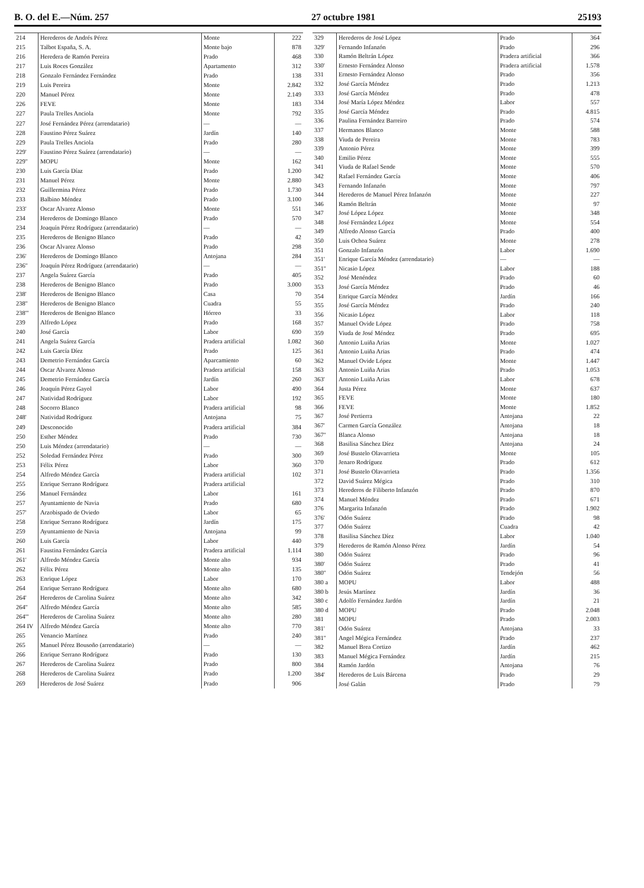B. O. del E.—Núm. 257 27 octubre 1981 25193
| 214 | Herederos de Andrés Pérez | Monte | 222 |
| 215 | Talbot España, S. A. | Monte bajo | 878 |
| 216 | Heredera de Ramón Pereira | Prado | 468 |
| 217 | Luis Roces González | Apartamento | 312 |
| 218 | Gonzalo Fernández Fernández | Prado | 138 |
| 219 | Luis Pereira | Monte | 2.842 |
| 220 | Manuel Pérez | Monte | 2.149 |
| 226 | FEVE | Monte | 183 |
| 227 | Paula Trelles Anciola | Monte | 792 |
| 227 | José Fernández Pérez (arrendatario) | — | — |
| 228 | Faustino Pérez Suárez | Jardín | 140 |
| 229 | Paula Trelles Anciola | Prado | 280 |
| 229' | Faustino Pérez Suárez (arrendatario) | — | — |
| 229'' | MOPU | Monte | 162 |
| 230 | Luis García Díaz | Prado | 1.200 |
| 231 | Manuel Pérez | Monte | 2.880 |
| 232 | Guillermina Pérez | Prado | 1.730 |
| 233 | Balbino Méndez | Prado | 3.100 |
| 233' | Oscar Alvarez Alonso | Monte | 551 |
| 234 | Herederos de Domingo Blanco | Prado | 570 |
| 234 | Joaquín Pérez Rodríguez (arrendatario) | — | — |
| 235 | Herederos de Benigno Blanco | Prado | 42 |
| 236 | Oscar Alvarez Alonso | Prado | 298 |
| 236' | Herederos de Domingo Blanco | Antojana | 284 |
| 236'' | Joaquín Pérez Rodríguez (arrendatario) | — | — |
| 237 | Angela Suárez García | Prado | 405 |
| 238 | Herederos de Benigno Blanco | Prado | 3.000 |
| 238' | Herederos de Benigno Blanco | Casa | 70 |
| 238'' | Herederos de Benigno Blanco | Cuadra | 55 |
| 238''' | Herederos de Benigno Blanco | Hórreo | 33 |
| 239 | Alfredo López | Prado | 168 |
| 240 | José García | Labor | 690 |
| 241 | Angela Suárez García | Pradera artificial | 1.082 |
| 242 | Luis García Díez | Prado | 125 |
| 243 | Demetrio Fernández García | Aparcamiento | 60 |
| 244 | Oscar Alvarez Alonso | Pradera artificial | 158 |
| 245 | Demetrio Fernández García | Jardín | 260 |
| 246 | Joaquín Pérez Gayol | Labor | 490 |
| 247 | Natividad Rodríguez | Labor | 192 |
| 248 | Socorro Blanco | Pradera artificial | 98 |
| 248' | Natividad Rodríguez | Antojana | 75 |
| 249 | Desconocido | Pradera artificial | 384 |
| 250 | Esther Méndez | Prado | 730 |
| 250 | Luis Méndez (arrendatario) | — | — |
| 252 | Soledad Fernández Pérez | Prado | 300 |
| 253 | Félix Pérez | Labor | 360 |
| 254 | Alfredo Méndez García | Pradera artificial | 102 |
| 255 | Enrique Serrano Rodríguez | Pradera artificial | |
| 256 | Manuel Fernández | Labor | 161 |
| 257 | Ayuntamiento de Navia | Prado | 680 |
| 257' | Arzobispado de Oviedo | Labor | 65 |
| 258 | Enrique Serrano Rodríguez | Jardín | 175 |
| 259 | Ayuntamiento de Navia | Antojana | 99 |
| 260 | Luis García | Labor | 440 |
| 261 | Faustina Fernández García | Pradera artificial | 1.114 |
| 261' | Alfredo Méndez García | Monte alto | 934 |
| 262 | Félix Pérez | Monte alto | 135 |
| 263 | Enrique López | Labor | 170 |
| 264 | Enrique Serrano Rodríguez | Monte alto | 680 |
| 264' | Herederos de Carolina Suárez | Monte alto | 342 |
| 264'' | Alfredo Méndez García | Monte alto | 585 |
| 264''' | Herederos de Carolina Suárez | Monte alto | 280 |
| 264 IV | Alfredo Méndez García | Monte alto | 770 |
| 265 | Venancio Martínez | Prado | 240 |
| 265 | Manuel Pérez Bousoño (arrendatario) | — | — |
| 266 | Enrique Serrano Rodríguez | Prado | 130 |
| 267 | Herederos de Carolina Suárez | Prado | 800 |
| 268 | Herederos de Carolina Suárez | Prado | 1.200 |
| 269 | Herederos de José Suárez | Prado | 906 |
| 329 | Herederos de José López | Prado | 364 |
| 329' | Fernando Infanzón | Prado | 296 |
| 330 | Ramón Beltrán López | Pradera artificial | 366 |
| 330' | Ernesto Fernández Alonso | Pradera artificial | 1.578 |
| 331 | Ernesto Fernández Alonso | Prado | 356 |
| 332 | José García Méndez | Prado | 1.213 |
| 333 | José García Méndez | Prado | 478 |
| 334 | José María López Méndez | Labor | 557 |
| 335 | José García Méndez | Prado | 4.815 |
| 336 | Paulina Fernández Barreiro | Prado | 574 |
| 337 | Hermanos Blanco | Monte | 588 |
| 338 | Viuda de Pereira | Monte | 783 |
| 339 | Antonio Pérez | Monte | 399 |
| 340 | Emilio Pérez | Monte | 555 |
| 341 | Viuda de Rafael Sende | Monte | 570 |
| 342 | Rafael Fernández García | Monte | 406 |
| 343 | Fernando Infanzón | Monte | 797 |
| 344 | Herederos de Manuel Pérez Infanzón | Monte | 227 |
| 346 | Ramón Beltrán | Monte | 97 |
| 347 | José López López | Monte | 348 |
| 348 | José Fernández López | Monte | 554 |
| 349 | Alfredo Alonso García | Prado | 400 |
| 350 | Luis Ochoa Suárez | Monte | 278 |
| 351 | Gonzalo Infanzón | Labor | 1.690 |
| 351' | Enrique García Méndez (arrendatario) | — | — |
| 351'' | Nicasio López | Labor | 188 |
| 352 | José Menéndez | Prado | 60 |
| 353 | José García Méndez | Prado | 46 |
| 354 | Enrique García Méndez | Jardín | 166 |
| 355 | José García Méndez | Prado | 240 |
| 356 | Nicasio López | Labor | 118 |
| 357 | Manuel Ovide López | Prado | 758 |
| 359 | Viuda de José Méndez | Prado | 695 |
| 360 | Antonio Luiña Arias | Monte | 1.027 |
| 361 | Antonio Luiña Arias | Prado | 474 |
| 362 | Manuel Ovide López | Monte | 1.447 |
| 363 | Antonio Luiña Arias | Prado | 1.053 |
| 363' | Antonio Luiña Arias | Labor | 678 |
| 364 | Justa Pérez | Monte | 637 |
| 365 | FEVE | Monte | 180 |
| 366 | FEVE | Monte | 1.852 |
| 367 | José Pertierra | Antojana | 22 |
| 367' | Carmen García González | Antojana | 18 |
| 367'' | Blanca Alonso | Antojana | 18 |
| 368 | Basilisa Sánchez Díez | Antojana | 24 |
| 369 | José Bustelo Olavarrieta | Monte | 105 |
| 370 | Jenaro Rodríguez | Prado | 612 |
| 371 | José Bustelo Olavarrieta | Prado | 1.356 |
| 372 | David Suárez Mégica | Prado | 310 |
| 373 | Herederos de Filiberto Infanzón | Prado | 870 |
| 374 | Manuel Méndez | Prado | 671 |
| 376 | Margarita Infanzón | Prado | 1.902 |
| 376' | Odón Suárez | Prado | 98 |
| 377 | Odón Suárez | Cuadra | 42 |
| 378 | Basilisa Sánchez Díez | Labor | 1.040 |
| 379 | Herederos de Ramón Alonso Pérez | Jardín | 54 |
| 380 | Odón Suárez | Prado | 96 |
| 380' | Odón Suárez | Prado | 41 |
| 380'' | Odón Suárez | Tendejón | 56 |
| 380 a | MOPU | Labor | 488 |
| 380 b | Jesús Martínez | Jardín | 36 |
| 380 c | Adolfo Fernández Jardón | Jardín | 21 |
| 380 d | MOPU | Prado | 2.048 |
| 381 | MOPU | Prado | 2.003 |
| 381' | Odón Suárez | Antojana | 33 |
| 381'' | Angel Mégica Fernández | Prado | 237 |
| 382 | Manuel Brea Cortizo | Jardín | 462 |
| 383 | Manuel Mégica Fernández | Jardín | 215 |
| 384 | Ramón Jardón | Antojana | 76 |
| 384' | Herederos de Luis Bárcena | Prado | 29 |
| | José Galán | Prado | 79 |